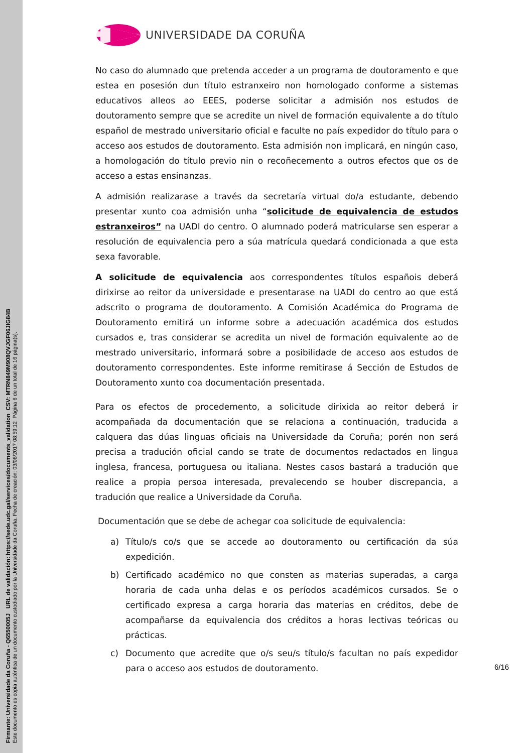Firmante: Universidade da Coruña - Q6550005J URL de validación: https://sede.udc.gal/services/documents_validation CSV: MTRN849M908QVJGF06JIG84B
Este documento es copia auténtica de un documento custodiado por la Universidade da Coruña. Fecha de creación: 03/08/2017 08:59:12 Página 6 de un total de 16 página(s).
UNIVERSIDADE DA CORUÑA
No caso do alumnado que pretenda acceder a un programa de doutoramento e que estea en posesión dun título estranxeiro non homologado conforme a sistemas educativos alleos ao EEES, poderse solicitar a admisión nos estudos de doutoramento sempre que se acredite un nivel de formación equivalente a do título español de mestrado universitario oficial e faculte no país expedidor do título para o acceso aos estudos de doutoramento. Esta admisión non implicará, en ningún caso, a homologación do título previo nin o recoñecemento a outros efectos que os de acceso a estas ensinanzas.
A admisión realizarase a través da secretaría virtual do/a estudante, debendo presentar xunto coa admisión unha “solicitude de equivalencia de estudos estranxeiros” na UADI do centro. O alumnado poderá matricularse sen esperar a resolución de equivalencia pero a súa matrícula quedará condicionada a que esta sexa favorable.
A solicitude de equivalencia aos correspondentes títulos españois deberá dirixirse ao reitor da universidade e presentarase na UADI do centro ao que está adscrito o programa de doutoramento. A Comisión Académica do Programa de Doutoramento emitirá un informe sobre a adecuación académica dos estudos cursados e, tras considerar se acredita un nivel de formación equivalente ao de mestrado universitario, informará sobre a posibilidade de acceso aos estudos de doutoramento correspondentes. Este informe remitirase á Sección de Estudos de Doutoramento xunto coa documentación presentada.
Para os efectos de procedemento, a solicitude dirixida ao reitor deberá ir acompañada da documentación que se relaciona a continuación, traducida a calquera das dúas linguas oficiais na Universidade da Coruña; porén non será precisa a tradución oficial cando se trate de documentos redactados en lingua inglesa, francesa, portuguesa ou italiana. Nestes casos bastará a tradución que realice a propia persoa interesada, prevalecendo se houber discrepancia, a tradución que realice a Universidade da Coruña.
Documentación que se debe de achegar coa solicitude de equivalencia:
a) Título/s co/s que se accede ao doutoramento ou certificación da súa expedición.
b) Certificado académico no que consten as materias superadas, a carga horaria de cada unha delas e os períodos académicos cursados. Se o certificado expresa a carga horaria das materias en créditos, debe de acompañarse da equivalencia dos créditos a horas lectivas teóricas ou prácticas.
c) Documento que acredite que o/s seu/s título/s facultan no país expedidor para o acceso aos estudos de doutoramento.
6/16